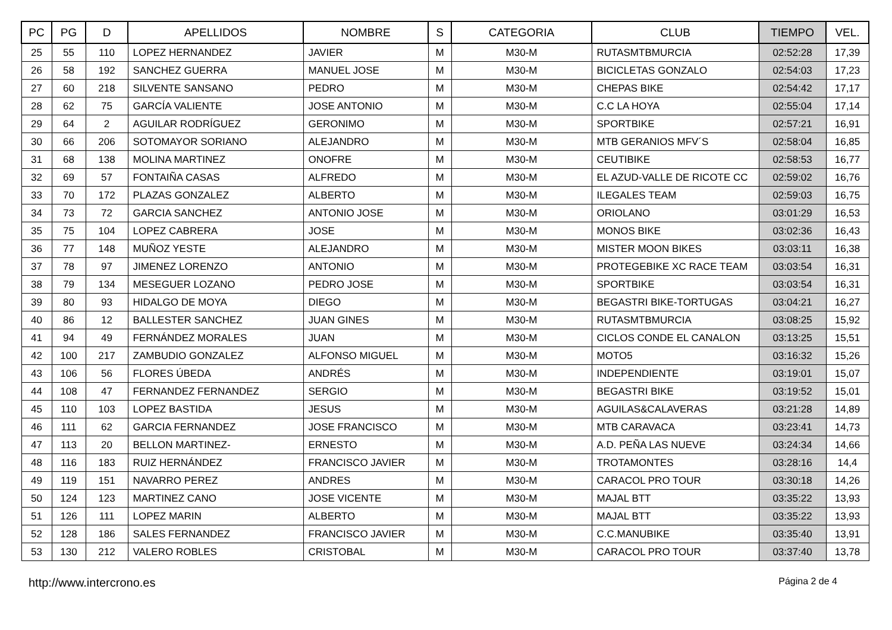| PC | PG | D | APELLIDOS | NOMBRE | S | CATEGORIA | CLUB | TIEMPO | VEL. |
| --- | --- | --- | --- | --- | --- | --- | --- | --- | --- |
| 25 | 55 | 110 | LOPEZ HERNANDEZ | JAVIER | M | M30-M | RUTASMTBMURCIA | 02:52:28 | 17,39 |
| 26 | 58 | 192 | SANCHEZ GUERRA | MANUEL JOSE | M | M30-M | BICICLETAS GONZALO | 02:54:03 | 17,23 |
| 27 | 60 | 218 | SILVENTE SANSANO | PEDRO | M | M30-M | CHEPAS BIKE | 02:54:42 | 17,17 |
| 28 | 62 | 75 | GARCÍA VALIENTE | JOSE ANTONIO | M | M30-M | C.C LA HOYA | 02:55:04 | 17,14 |
| 29 | 64 | 2 | AGUILAR RODRÍGUEZ | GERONIMO | M | M30-M | SPORTBIKE | 02:57:21 | 16,91 |
| 30 | 66 | 206 | SOTOMAYOR SORIANO | ALEJANDRO | M | M30-M | MTB GERANIOS MFV´S | 02:58:04 | 16,85 |
| 31 | 68 | 138 | MOLINA MARTINEZ | ONOFRE | M | M30-M | CEUTIBIKE | 02:58:53 | 16,77 |
| 32 | 69 | 57 | FONTAIÑA CASAS | ALFREDO | M | M30-M | EL AZUD-VALLE DE RICOTE CC | 02:59:02 | 16,76 |
| 33 | 70 | 172 | PLAZAS GONZALEZ | ALBERTO | M | M30-M | ILEGALES TEAM | 02:59:03 | 16,75 |
| 34 | 73 | 72 | GARCIA SANCHEZ | ANTONIO JOSE | M | M30-M | ORIOLANO | 03:01:29 | 16,53 |
| 35 | 75 | 104 | LOPEZ CABRERA | JOSE | M | M30-M | MONOS BIKE | 03:02:36 | 16,43 |
| 36 | 77 | 148 | MUÑOZ YESTE | ALEJANDRO | M | M30-M | MISTER MOON BIKES | 03:03:11 | 16,38 |
| 37 | 78 | 97 | JIMENEZ LORENZO | ANTONIO | M | M30-M | PROTEGEBIKE XC RACE TEAM | 03:03:54 | 16,31 |
| 38 | 79 | 134 | MESEGUER LOZANO | PEDRO JOSE | M | M30-M | SPORTBIKE | 03:03:54 | 16,31 |
| 39 | 80 | 93 | HIDALGO DE MOYA | DIEGO | M | M30-M | BEGASTRI BIKE-TORTUGAS | 03:04:21 | 16,27 |
| 40 | 86 | 12 | BALLESTER SANCHEZ | JUAN GINES | M | M30-M | RUTASMTBMURCIA | 03:08:25 | 15,92 |
| 41 | 94 | 49 | FERNÁNDEZ MORALES | JUAN | M | M30-M | CICLOS CONDE EL CANALON | 03:13:25 | 15,51 |
| 42 | 100 | 217 | ZAMBUDIO GONZALEZ | ALFONSO MIGUEL | M | M30-M | MOTO5 | 03:16:32 | 15,26 |
| 43 | 106 | 56 | FLORES ÚBEDA | ANDRÉS | M | M30-M | INDEPENDIENTE | 03:19:01 | 15,07 |
| 44 | 108 | 47 | FERNANDEZ FERNANDEZ | SERGIO | M | M30-M | BEGASTRI BIKE | 03:19:52 | 15,01 |
| 45 | 110 | 103 | LOPEZ BASTIDA | JESUS | M | M30-M | AGUILAS&CALAVERAS | 03:21:28 | 14,89 |
| 46 | 111 | 62 | GARCIA FERNANDEZ | JOSE FRANCISCO | M | M30-M | MTB CARAVACA | 03:23:41 | 14,73 |
| 47 | 113 | 20 | BELLON MARTINEZ- | ERNESTO | M | M30-M | A.D. PEÑA LAS NUEVE | 03:24:34 | 14,66 |
| 48 | 116 | 183 | RUIZ HERNÁNDEZ | FRANCISCO JAVIER | M | M30-M | TROTAMONTES | 03:28:16 | 14,4 |
| 49 | 119 | 151 | NAVARRO PEREZ | ANDRES | M | M30-M | CARACOL PRO TOUR | 03:30:18 | 14,26 |
| 50 | 124 | 123 | MARTINEZ CANO | JOSE VICENTE | M | M30-M | MAJAL BTT | 03:35:22 | 13,93 |
| 51 | 126 | 111 | LOPEZ MARIN | ALBERTO | M | M30-M | MAJAL BTT | 03:35:22 | 13,93 |
| 52 | 128 | 186 | SALES FERNANDEZ | FRANCISCO JAVIER | M | M30-M | C.C.MANUBIKE | 03:35:40 | 13,91 |
| 53 | 130 | 212 | VALERO ROBLES | CRISTOBAL | M | M30-M | CARACOL PRO TOUR | 03:37:40 | 13,78 |
http://www.intercrono.es Página 2 de 4